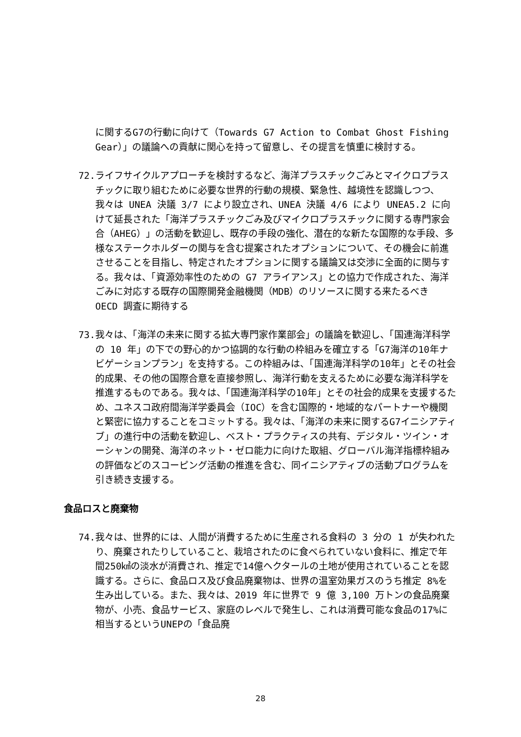に関するG7の行動に向けて（Towards G7 Action to Combat Ghost Fishing Gear）」の議論への貢献に関心を持って留意し、その提言を慎重に検討する。
72. ライフサイクルアプローチを検討するなど、海洋プラスチックごみとマイクロプラスチックに取り組むために必要な世界的行動の規模、緊急性、越境性を認識しつつ、我々は UNEA 決議 3/7 により設立され、UNEA 決議 4/6 により UNEA5.2 に向けて延長された「海洋プラスチックごみ及びマイクロプラスチックに関する専門家会合（AHEG）」の活動を歓迎し、既存の手段の強化、潜在的な新たな国際的な手段、多様なステークホルダーの関与を含む提案されたオプションについて、その機会に前進させることを目指し、特定されたオプションに関する議論又は交渉に全面的に関与する。我々は、「資源効率性のための G7 アライアンス」との協力で作成された、海洋ごみに対応する既存の国際開発金融機関（MDB）のリソースに関する来たるべき OECD 調査に期待する
73. 我々は、「海洋の未来に関する拡大専門家作業部会」の議論を歓迎し、「国連海洋科学の 10 年」の下での野心的かつ協調的な行動の枠組みを確立する「G7海洋の10年ナビゲーションプラン」を支持する。この枠組みは、「国連海洋科学の10年」とその社会的成果、その他の国際合意を直接参照し、海洋行動を支えるために必要な海洋科学を推進するものである。我々は、「国連海洋科学の10年」とその社会的成果を支援するため、ユネスコ政府間海洋学委員会（IOC）を含む国際的・地域的なパートナーや機関と緊密に協力することをコミットする。我々は、「海洋の未来に関するG7イニシアティブ」の進行中の活動を歓迎し、ベスト・プラクティスの共有、デジタル・ツイン・オーシャンの開発、海洋のネット・ゼロ能力に向けた取組、グローバル海洋指標枠組みの評価などのスコーピング活動の推進を含む、同イニシアティブの活動プログラムを引き続き支援する。
食品ロスと廃棄物
74. 我々は、世界的には、人間が消費するために生産される食料の 3 分の 1 が失われたり、廃棄されたりしていること、栽培されたのに食べられていない食料に、推定で年間250㎦の淡水が消費され、推定で14億ヘクタールの土地が使用されていることを認識する。さらに、食品ロス及び食品廃棄物は、世界の温室効果ガスのうち推定 8%を生み出している。また、我々は、2019 年に世界で 9 億 3,100 万トンの食品廃棄物が、小売、食品サービス、家庭のレベルで発生し、これは消費可能な食品の17%に相当するというUNEPの「食品廃
28